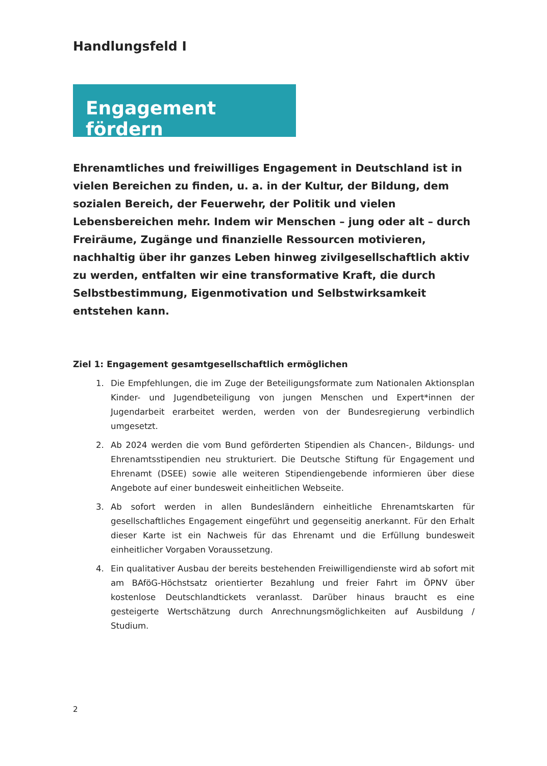Handlungsfeld I
Engagement fördern
Ehrenamtliches und freiwilliges Engagement in Deutschland ist in vielen Bereichen zu finden, u. a. in der Kultur, der Bildung, dem sozialen Bereich, der Feuerwehr, der Politik und vielen Lebensbereichen mehr. Indem wir Menschen – jung oder alt – durch Freiräume, Zugänge und finanzielle Ressourcen motivieren, nachhaltig über ihr ganzes Leben hinweg zivilgesellschaftlich aktiv zu werden, entfalten wir eine transformative Kraft, die durch Selbstbestimmung, Eigenmotivation und Selbstwirksamkeit entstehen kann.
Ziel 1: Engagement gesamtgesellschaftlich ermöglichen
1. Die Empfehlungen, die im Zuge der Beteiligungsformate zum Nationalen Aktionsplan Kinder- und Jugendbeteiligung von jungen Menschen und Expert*innen der Jugendarbeit erarbeitet werden, werden von der Bundesregierung verbindlich umgesetzt.
2. Ab 2024 werden die vom Bund geförderten Stipendien als Chancen-, Bildungs- und Ehrenamtsstipendien neu strukturiert. Die Deutsche Stiftung für Engagement und Ehrenamt (DSEE) sowie alle weiteren Stipendiengebende informieren über diese Angebote auf einer bundesweit einheitlichen Webseite.
3. Ab sofort werden in allen Bundesländern einheitliche Ehrenamtskarten für gesellschaftliches Engagement eingeführt und gegenseitig anerkannt. Für den Erhalt dieser Karte ist ein Nachweis für das Ehrenamt und die Erfüllung bundesweit einheitlicher Vorgaben Voraussetzung.
4. Ein qualitativer Ausbau der bereits bestehenden Freiwilligendienste wird ab sofort mit am BAföG-Höchstsatz orientierter Bezahlung und freier Fahrt im ÖPNV über kostenlose Deutschlandtickets veranlasst. Darüber hinaus braucht es eine gesteigerte Wertschätzung durch Anrechnungsmöglichkeiten auf Ausbildung / Studium.
2